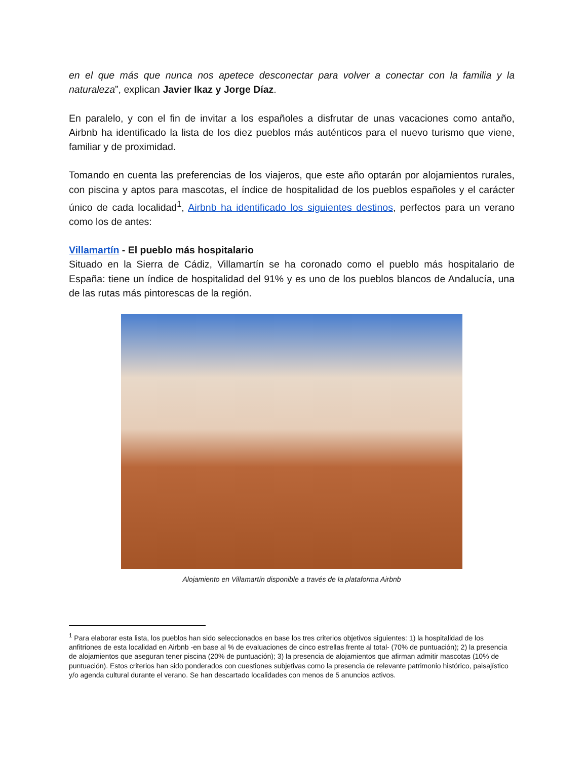en el que más que nunca nos apetece desconectar para volver a conectar con la familia y la naturaleza”, explican Javier Ikaz y Jorge Díaz.
En paralelo, y con el fin de invitar a los españoles a disfrutar de unas vacaciones como antaño, Airbnb ha identificado la lista de los diez pueblos más auténticos para el nuevo turismo que viene, familiar y de proximidad.
Tomando en cuenta las preferencias de los viajeros, que este año optarán por alojamientos rurales, con piscina y aptos para mascotas, el índice de hospitalidad de los pueblos españoles y el carácter único de cada localidad<sup>1</sup>, Airbnb ha identificado los siguientes destinos, perfectos para un verano como los de antes:
Villamartín - El pueblo más hospitalario
Situado en la Sierra de Cádiz, Villamartín se ha coronado como el pueblo más hospitalario de España: tiene un índice de hospitalidad del 91% y es uno de los pueblos blancos de Andalucía, una de las rutas más pintorescas de la región.
Alojamiento en Villamartín disponible a través de la plataforma Airbnb
<sup>1</sup> Para elaborar esta lista, los pueblos han sido seleccionados en base los tres criterios objetivos siguientes: 1) la hospitalidad de los anfitriones de esta localidad en Airbnb -en base al % de evaluaciones de cinco estrellas frente al total- (70% de puntuación); 2) la presencia de alojamientos que aseguran tener piscina (20% de puntuación); 3) la presencia de alojamientos que afirman admitir mascotas (10% de puntuación). Estos criterios han sido ponderados con cuestiones subjetivas como la presencia de relevante patrimonio histórico, paisajístico y/o agenda cultural durante el verano. Se han descartado localidades con menos de 5 anuncios activos.